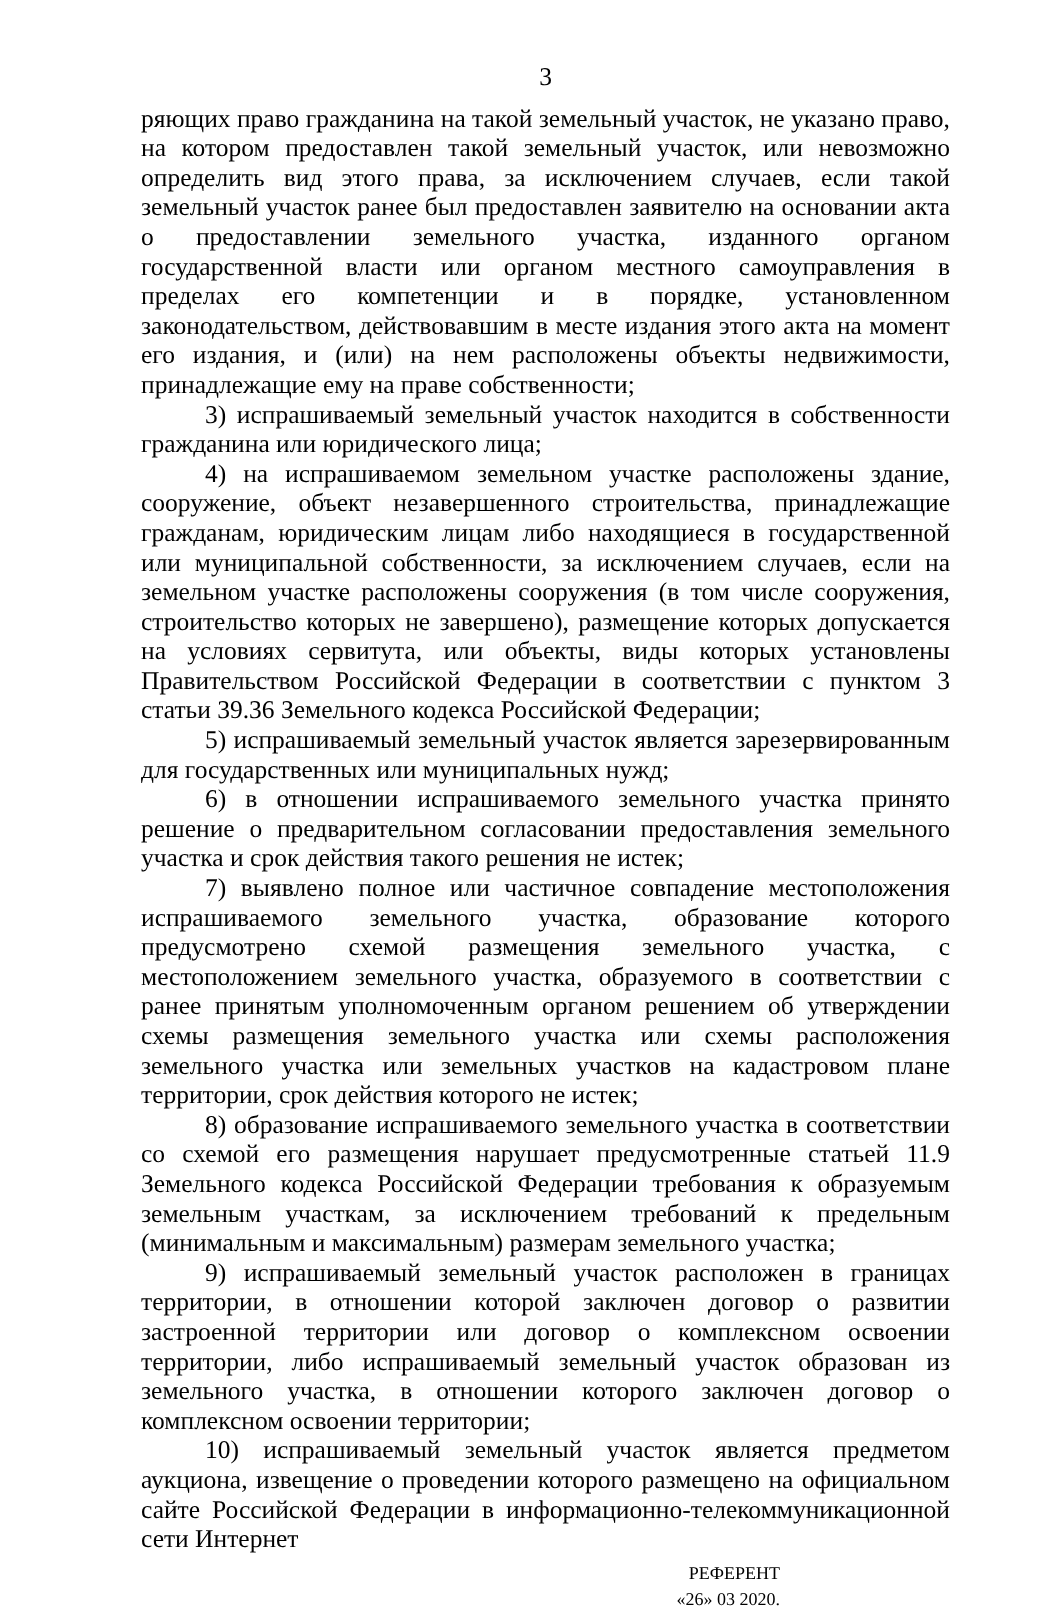3
ряющих право гражданина на такой земельный участок, не указано право, на котором предоставлен такой земельный участок, или невозможно определить вид этого права, за исключением случаев, если такой земельный участок ранее был предоставлен заявителю на основании акта о предоставлении земельного участка, изданного органом государственной власти или органом местного самоуправления в пределах его компетенции и в порядке, установленном законодательством, действовавшим в месте издания этого акта на момент его издания, и (или) на нем расположены объекты недвижимости, принадлежащие ему на праве собственности;
3) испрашиваемый земельный участок находится в собственности гражданина или юридического лица;
4) на испрашиваемом земельном участке расположены здание, сооружение, объект незавершенного строительства, принадлежащие гражданам, юридическим лицам либо находящиеся в государственной или муниципальной собственности, за исключением случаев, если на земельном участке расположены сооружения (в том числе сооружения, строительство которых не завершено), размещение которых допускается на условиях сервитута, или объекты, виды которых установлены Правительством Российской Федерации в соответствии с пунктом 3 статьи 39.36 Земельного кодекса Российской Федерации;
5) испрашиваемый земельный участок является зарезервированным для государственных или муниципальных нужд;
6) в отношении испрашиваемого земельного участка принято решение о предварительном согласовании предоставления земельного участка и срок действия такого решения не истек;
7) выявлено полное или частичное совпадение местоположения испрашиваемого земельного участка, образование которого предусмотрено схемой размещения земельного участка, с местоположением земельного участка, образуемого в соответствии с ранее принятым уполномоченным органом решением об утверждении схемы размещения земельного участка или схемы расположения земельного участка или земельных участков на кадастровом плане территории, срок действия которого не истек;
8) образование испрашиваемого земельного участка в соответствии со схемой его размещения нарушает предусмотренные статьей 11.9 Земельного кодекса Российской Федерации требования к образуемым земельным участкам, за исключением требований к предельным (минимальным и максимальным) размерам земельного участка;
9) испрашиваемый земельный участок расположен в границах территории, в отношении которой заключен договор о развитии застроенной территории или договор о комплексном освоении территории, либо испрашиваемый земельный участок образован из земельного участка, в отношении которого заключен договор о комплексном освоении территории;
10) испрашиваемый земельный участок является предметом аукциона, извещение о проведении которого размещено на официальном сайте Российской Федерации в информационно-телекоммуникационной сети Интернет
РЕФЕРЕНТ
«26» 03 2020.